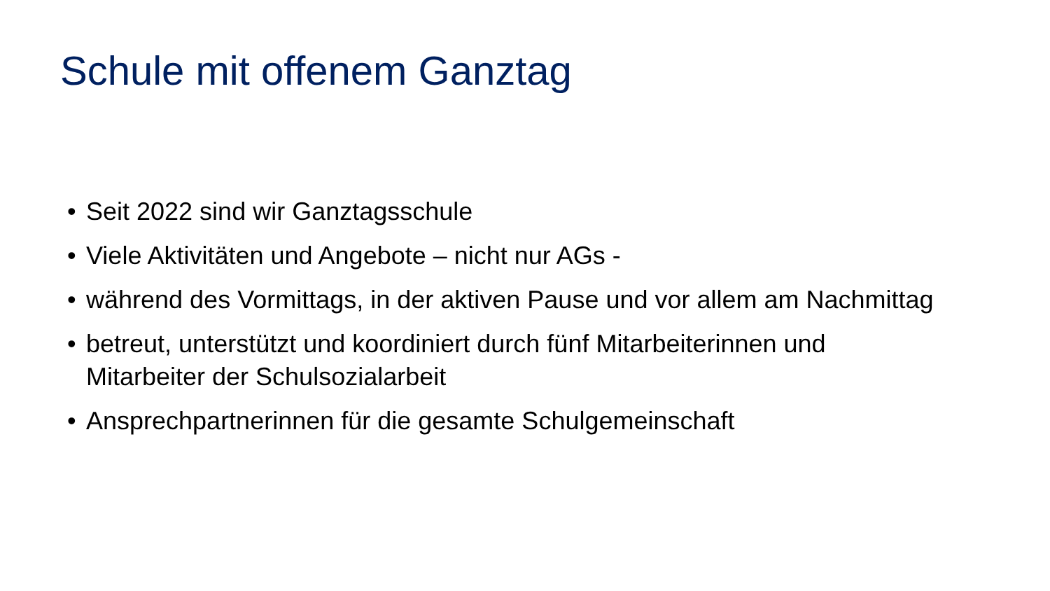Schule mit offenem Ganztag
• Seit 2022 sind wir Ganztagsschule
• Viele Aktivitäten und Angebote – nicht nur AGs -
• während des Vormittags, in der aktiven Pause und vor allem am Nachmittag
• betreut, unterstützt und koordiniert durch fünf Mitarbeiterinnen und Mitarbeiter der Schulsozialarbeit
• Ansprechpartnerinnen für die gesamte Schulgemeinschaft